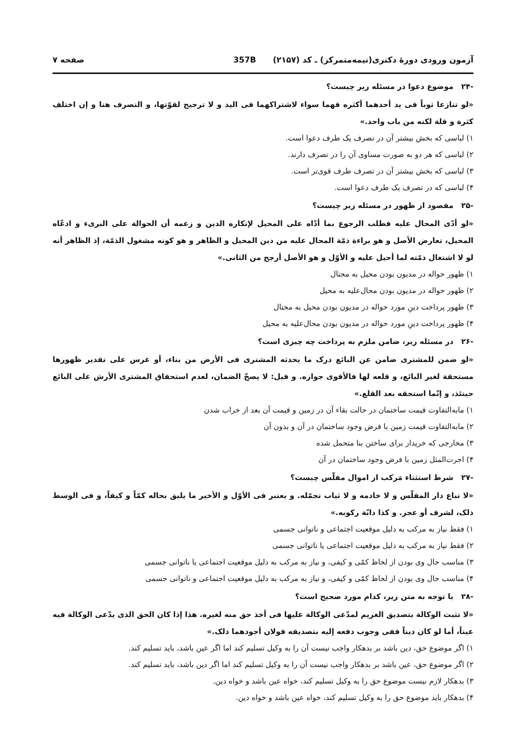آزمون ورودی دورهٔ دکتری(نیمه‌متمرکز) ـ کد (۲۱۵۷) 357B صفحه ۷
-۲۴ موضوع دعوا در مسئله زیر چیست؟
«لو تنازعا ثوباً فی ید أحدهما أکثره فهما سواء لاشتراکهما فی الید و لا ترجیح لقوّتها، و التصرف هنا و إن اختلف کثرة و قلة لکنه من باب واحد.»
۱) لباسی که بخش بیشتر آن در تصرف یک طرف دعوا است.
۲) لباسی که هر دو به صورت مساوی آن را در تصرف دارند.
۳) لباسی که بخش بیشتر آن در تصرف طرف قوی‌تر است.
۴) لباسی که در تصرف یک طرف دعوا است.
-۲۵ مقصود از ظهور در مسئله زیر چیست؟
«لو أدّی المحال علیه فطلب الرجوع بما أدّاه علی المحیل لإنکاره الدین و زعمه أن الحوالة علی البریء و ادعّاه المحیل، تعارض الأصل و هو براءة ذمّة المحال علیه من دین المحیل و الظاهر و هو کونه مشغول الذمّة، إذ الظاهر أنه لو لا اشتغال ذمّته لما أحیل علیه و الأوّل و هو الأصل أرجح من الثانی.»
۱) ظهور حواله در مدیون بودن محیل به محتال
۲) ظهور حواله در مدیون بودن محال‌علیه به محیل
۳) ظهور پرداخت دینِ مورد حواله در مدیون بودن محیل به محتال
۴) ظهور پرداخت دینِ مورد حواله در مدیون بودن محال‌علیه به محیل
-۲۶ در مسئله زیر، ضامن ملزم به پرداخت چه چیزی است؟
«لو ضمن للمشتری ضامن عن البائع درک ما یحدثه المشتری فی الأرض من بناء، أو غرس علی تقدیر ظهورها مستحقة لغیر البائع، و قلعه لها فالأقوی جوازه. و قیل: لا یصحّ الضمان، لعدم استحقاق المشتری الأرش علی البائع حینئذ، و إنّما استحقه بعد القلع.»
۱) مابه‌التفاوت قیمت ساختمان در حالت بقاء آن در زمین و قیمت آن بعد از خراب شدن
۲) مابه‌التفاوت قیمت زمین با فرض وجود ساختمان در آن و بدون آن
۳) مخارجی که خریدار برای ساختن بنا متحمل شده
۴) اجرت‌المثل زمین با فرض وجود ساختمان در آن
-۲۷ شرط استثناء مَرکب از اموال مفلّس چیست؟
«لا تباع دار المفلّس و لا خادمه و لا ثیاب تجمّله. و یعتبر فی الأوّل و الأخیر ما یلیق بحاله کمّاً و کیفاً، و فی الوسط ذلک، لشرف أو عجز. و کذا دابّة رکوبه.»
۱) فقط نیاز به مرکب به دلیل موقعیت اجتماعی و ناتوانی جسمی
۲) فقط نیاز به مرکب به دلیل موقعیت اجتماعی یا ناتوانی جسمی
۳) مناسب حال وی بودن از لحاظ کمّی و کیفی، و نیاز به مرکب به دلیل موقعیت اجتماعی یا ناتوانی جسمی
۴) مناسب حال وی بودن از لحاظ کمّی و کیفی، و نیاز به مرکب به دلیل موقعیت اجتماعی و ناتوانی جسمی
-۲۸ با توجه به متن زیر، کدام مورد صحیح است؟
«لا تثبت الوکالة بتصدیق الغریم لمدّعی الوکالة علیها فی أخذ حق منه لغیره. هذا إذا کان الحق الذی یدّعی الوکالة فیه عیناً، أما لو کان دیناً ففی وجوب دفعه إلیه بتصدیقه قولان أجودهما ذلک.»
۱) اگر موضوع حق، دین باشد بر بدهکار واجب نیست آن را به وکیل تسلیم کند اما اگر عین باشد، باید تسلیم کند.
۲) اگر موضوع حق، عین باشد بر بدهکار واجب نیست آن را به وکیل تسلیم کند اما اگر دین باشد، باید تسلیم کند.
۳) بدهکار لازم نیست موضوع حق را به وکیل تسلیم کند، خواه عین باشد و خواه دین.
۴) بدهکار باید موضوع حق را به وکیل تسلیم کند، خواه عین باشد و خواه دین.